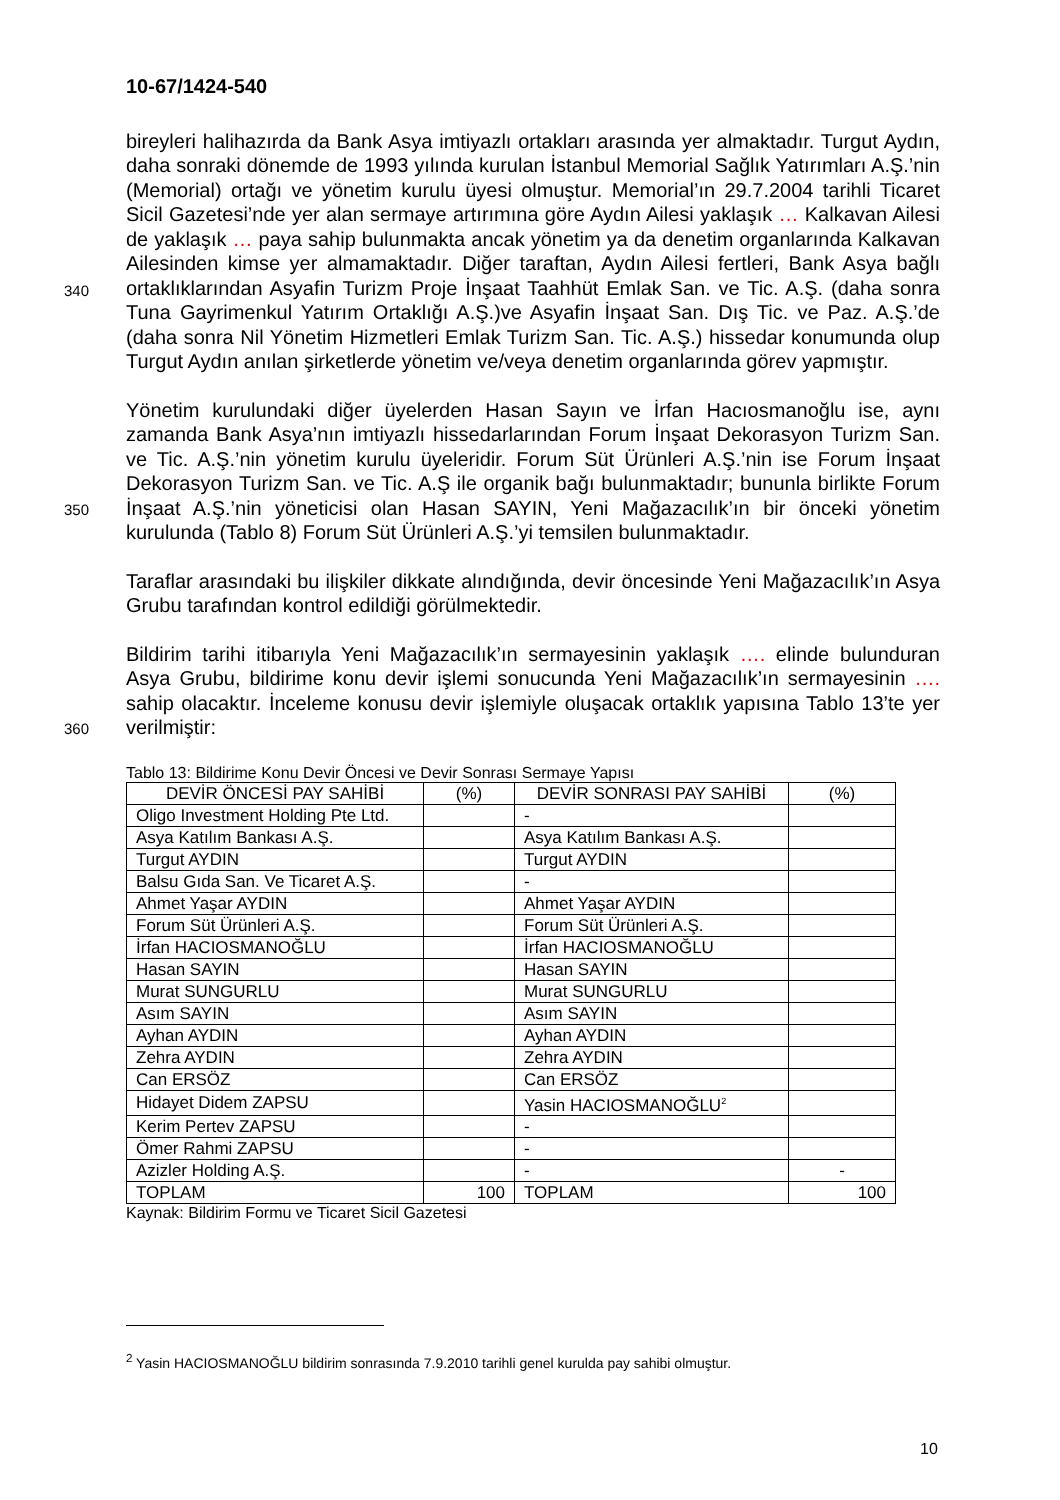10-67/1424-540
bireyleri halihazırda da Bank Asya imtiyazlı ortakları arasında yer almaktadır. Turgut Aydın, daha sonraki dönemde de 1993 yılında kurulan İstanbul Memorial Sağlık Yatırımları A.Ş.’nin (Memorial) ortağı ve yönetim kurulu üyesi olmuştur. Memorial’ın 29.7.2004 tarihli Ticaret Sicil Gazetesi’nde yer alan sermaye artırımına göre Aydın Ailesi yaklaşık … Kalkavan Ailesi de yaklaşık … paya sahip bulunmakta ancak yönetim ya da denetim organlarında Kalkavan Ailesinden kimse yer almamaktadır.
340
Diğer taraftan, Aydın Ailesi fertleri, Bank Asya bağlı ortaklıklarından Asyafin Turizm Proje İnşaat Taahhüt Emlak San. ve Tic. A.Ş. (daha sonra Tuna Gayrimenkul Yatırım Ortaklığı A.Ş.)ve Asyafin İnşaat San. Dış Tic. ve Paz. A.Ş.’de (daha sonra Nil Yönetim Hizmetleri Emlak Turizm San. Tic. A.Ş.) hissedar konumunda olup Turgut Aydın anılan şirketlerde yönetim ve/veya denetim organlarında görev yapmıştır.
Yönetim kurulundaki diğer üyelerden Hasan Sayın ve İrfan Hacıosmanoğlu ise, aynı zamanda Bank Asya’nın imtiyazlı hissedarlarından Forum İnşaat Dekorasyon Turizm San. ve Tic. A.Ş.’nin yönetim kurulu üyeleridir. Forum Süt Ürünleri A.Ş.’nin ise Forum İnşaat Dekorasyon Turizm San. ve Tic. A.Ş ile organik bağı bulunmaktadır; bununla
350
birlikte Forum İnşaat A.Ş.’nin yöneticisi olan Hasan SAYIN, Yeni Mağazacılık’ın bir önceki yönetim kurulunda (Tablo 8) Forum Süt Ürünleri A.Ş.’yi temsilen bulunmaktadır.
Taraflar arasındaki bu ilişkiler dikkate alındığında, devir öncesinde Yeni Mağazacılık’ın Asya Grubu tarafından kontrol edildiği görülmektedir.
Bildirim tarihi itibarıyla Yeni Mağazacılık’ın sermayesinin yaklaşık …. elinde bulunduran Asya Grubu, bildirime konu devir işlemi sonucunda Yeni Mağazacılık’ın sermayesinin …. sahip olacaktır. İnceleme konusu devir işlemiyle oluşacak ortaklık
360
yapısına Tablo 13’te yer verilmiştir:
Tablo 13: Bildirime Konu Devir Öncesi ve Devir Sonrası Sermaye Yapısı
| DEVİR ÖNCESİ PAY SAHİBİ | (%) | DEVİR SONRASI PAY SAHİBİ | (%) |
| --- | --- | --- | --- |
| Oligo Investment Holding Pte Ltd. | | - | |
| Asya Katılım Bankası A.Ş. | | Asya Katılım Bankası A.Ş. | |
| Turgut AYDIN | | Turgut AYDIN | |
| Balsu Gıda San. Ve Ticaret A.Ş. | | - | |
| Ahmet Yaşar AYDIN | | Ahmet Yaşar AYDIN | |
| Forum Süt Ürünleri A.Ş. | | Forum Süt Ürünleri A.Ş. | |
| İrfan HACIOSMANOĞLU | | İrfan HACIOSMANOĞLU | |
| Hasan SAYIN | | Hasan SAYIN | |
| Murat SUNGURLU | | Murat SUNGURLU | |
| Asım SAYIN | | Asım SAYIN | |
| Ayhan AYDIN | | Ayhan AYDIN | |
| Zehra AYDIN | | Zehra AYDIN | |
| Can ERSÖZ | | Can ERSÖZ | |
| Hidayet Didem ZAPSU | | Yasin HACIOSMANOĞLU<sup>2</sup> | |
| Kerim Pertev ZAPSU | | - | |
| Ömer Rahmi ZAPSU | | - | |
| Azizler Holding A.Ş. | | - | - |
| TOPLAM | 100 | TOPLAM | 100 |
Kaynak: Bildirim Formu ve Ticaret Sicil Gazetesi
<sup>2</sup> Yasin HACIOSMANOĞLU bildirim sonrasında 7.9.2010 tarihli genel kurulda pay sahibi olmuştur.
10